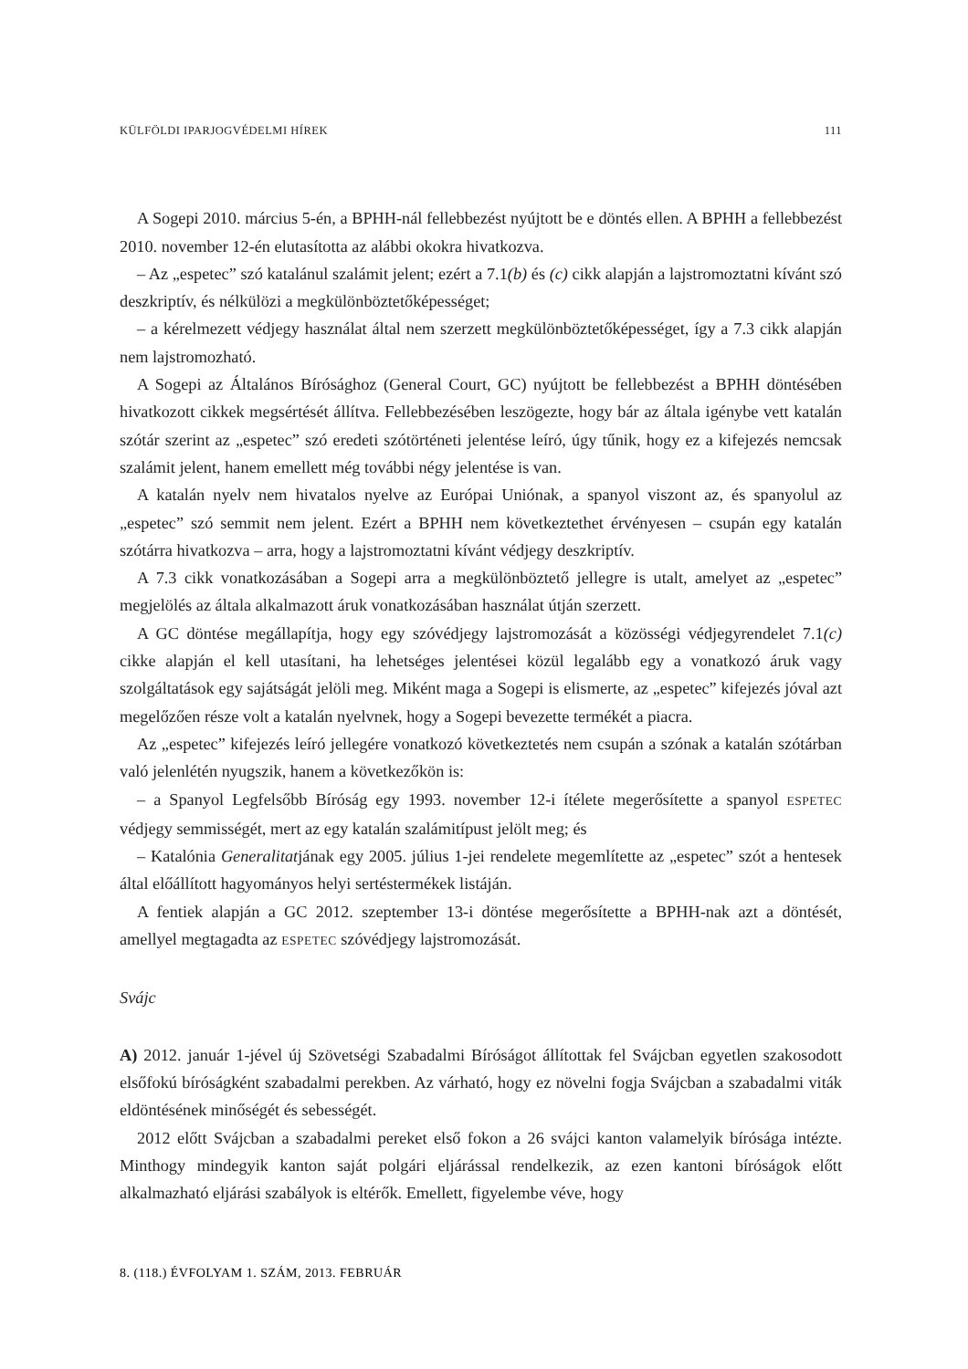KÜLFÖLDI IPARJOGVÉDELMI HÍREK 111
A Sogepi 2010. március 5-én, a BPHH-nál fellebbezést nyújtott be e döntés ellen. A BPHH a fellebbezést 2010. november 12-én elutasította az alábbi okokra hivatkozva.
– Az „espetec” szó katalánul szalámit jelent; ezért a 7.1(b) és (c) cikk alapján a lajstromoztatni kívánt szó deszkriptív, és nélkülözi a megkülönböztetőképességet;
– a kérelmezett védjegy használat által nem szerzett megkülönböztetőképességet, így a 7.3 cikk alapján nem lajstromozható.
A Sogepi az Általános Bírósághoz (General Court, GC) nyújtott be fellebbezést a BPHH döntésében hivatkozott cikkek megsértését állítva. Fellebbezésében leszögezte, hogy bár az általa igénybe vett katalán szótár szerint az „espetec” szó eredeti szótörténeti jelentése leíró, úgy tűnik, hogy ez a kifejezés nemcsak szalámit jelent, hanem emellett még további négy jelentése is van.
A katalán nyelv nem hivatalos nyelve az Európai Uniónak, a spanyol viszont az, és spanyolul az „espetec” szó semmit nem jelent. Ezért a BPHH nem következtethet érvényesen – csupán egy katalán szótárra hivatkozva – arra, hogy a lajstromoztatni kívánt védjegy deszkriptív.
A 7.3 cikk vonatkozásában a Sogepi arra a megkülönböztető jellegre is utalt, amelyet az „espetec” megjelölés az általa alkalmazott áruk vonatkozásában használat útján szerzett.
A GC döntése megállapítja, hogy egy szóvédjegy lajstromozását a közösségi védjegyrendelet 7.1(c) cikke alapján el kell utasítani, ha lehetséges jelentései közül legalább egy a vonatkozó áruk vagy szolgáltatások egy sajátságát jelöli meg. Miként maga a Sogepi is elismerte, az „espetec” kifejezés jóval azt megelőzően része volt a katalán nyelvnek, hogy a Sogepi bevezette termékét a piacra.
Az „espetec” kifejezés leíró jellegére vonatkozó következtetés nem csupán a szónak a katalán szótárban való jelenlétén nyugszik, hanem a következőkön is:
– a Spanyol Legfelsőbb Bíróság egy 1993. november 12-i ítélete megerősítette a spanyol ESPETEC védjegy semmisségét, mert az egy katalán szalámitípust jelölt meg; és
– Katalónia Generalitatjának egy 2005. július 1-jei rendelete megemlítette az „espetec” szót a hentesek által előállított hagyományos helyi sertéstermékek listáján.
A fentiek alapján a GC 2012. szeptember 13-i döntése megerősítette a BPHH-nak azt a döntését, amellyel megtagadta az ESPETEC szóvédjegy lajstromozását.
Svájc
A) 2012. január 1-jével új Szövetségi Szabadalmi Bíróságot állítottak fel Svájcban egyetlen szakosodott elsőfokú bíróságként szabadalmi perekben. Az várható, hogy ez növelni fogja Svájcban a szabadalmi viták eldöntésének minőségét és sebességét.
2012 előtt Svájcban a szabadalmi pereket első fokon a 26 svájci kanton valamelyik bírósága intézte. Minthogy mindegyik kanton saját polgári eljárással rendelkezik, az ezen kantoni bíróságok előtt alkalmazható eljárási szabályok is eltérők. Emellett, figyelembe véve, hogy
8. (118.) ÉVFOLYAM 1. SZÁM, 2013. FEBRUÁR